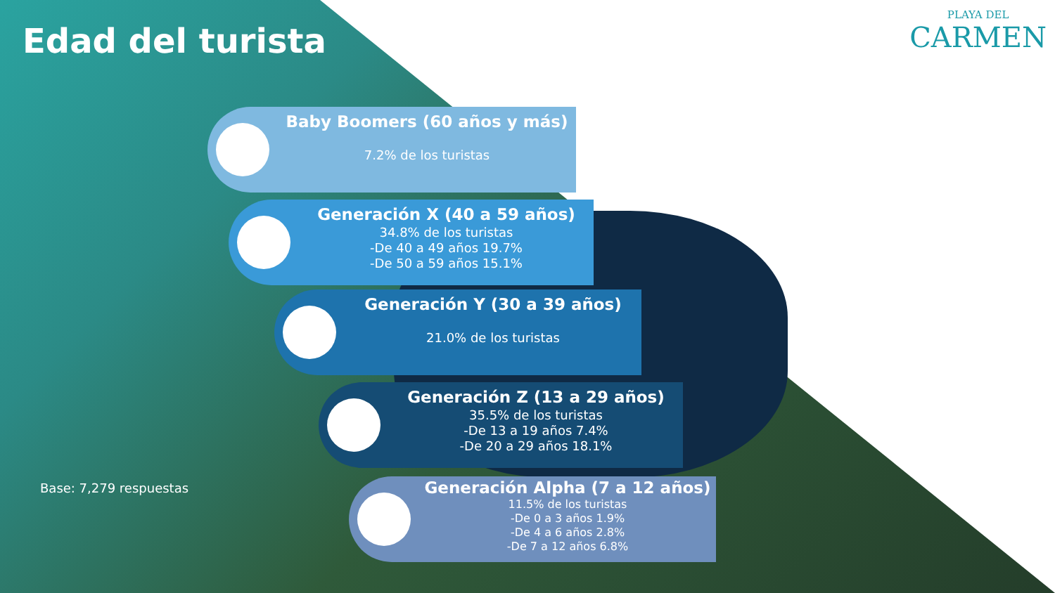Edad del turista
PLAYA DEL
CARMEN
Baby Boomers (60 años y más)
7.2% de los turistas
Generación X (40 a 59 años)
34.8% de los turistas
-De 40 a 49 años 19.7%
-De 50 a 59 años 15.1%
Generación Y (30 a 39 años)
21.0% de los turistas
Generación Z (13 a 29 años)
35.5% de los turistas
-De 13 a 19 años 7.4%
-De 20 a 29 años 18.1%
Generación Alpha (7 a 12 años)
11.5% de los turistas
-De 0 a 3 años 1.9%
-De 4 a 6 años 2.8%
-De 7 a 12 años 6.8%
Base: 7,279 respuestas